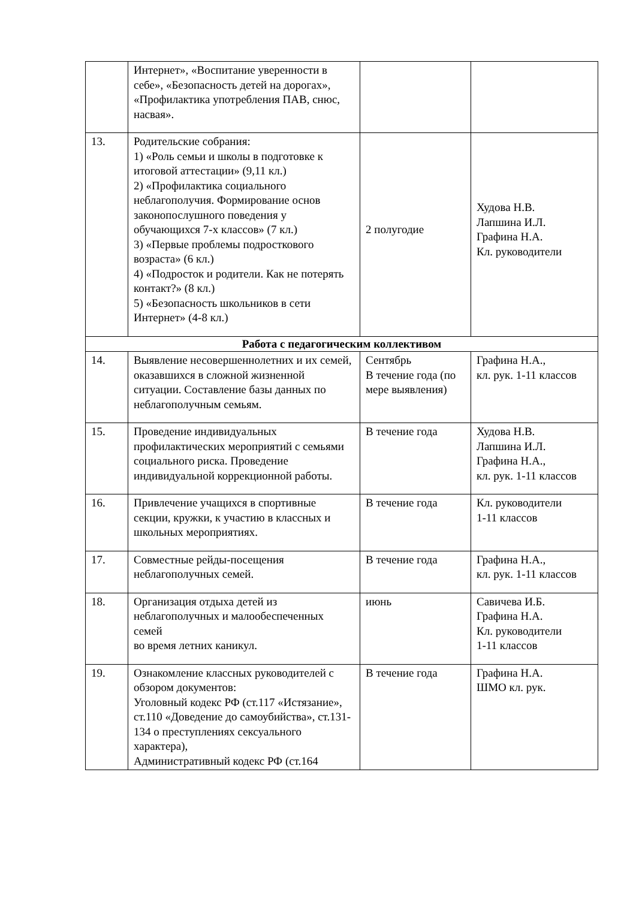| | Интернет», «Воспитание уверенности в себе», «Безопасность детей на дорогах», «Профилактика употребления ПАВ, снюс, насвая». | | |
| 13. | Родительские собрания: 1) «Роль семьи и школы в подготовке к итоговой аттестации» (9,11 кл.) 2) «Профилактика социального неблагополучия. Формирование основ законопослушного поведения у обучающихся 7-х классов» (7 кл.) 3) «Первые проблемы подросткового возраста» (6 кл.) 4) «Подросток и родители. Как не потерять контакт?» (8 кл.) 5) «Безопасность школьников в сети Интернет» (4-8 кл.) | 2 полугодие | Худова Н.В. Лапшина И.Л. Графина Н.А. Кл. руководители |
| Работа с педагогическим коллективом | | | |
| 14. | Выявление несовершеннолетних и их семей, оказавшихся в сложной жизненной ситуации. Составление базы данных по неблагополучным семьям. | Сентябрь В течение года (по мере выявления) | Графина Н.А., кл. рук. 1-11 классов |
| 15. | Проведение индивидуальных профилактических мероприятий с семьями социального риска. Проведение индивидуальной коррекционной работы. | В течение года | Худова Н.В. Лапшина И.Л. Графина Н.А., кл. рук. 1-11 классов |
| 16. | Привлечение учащихся в спортивные секции, кружки, к участию в классных и школьных мероприятиях. | В течение года | Кл. руководители 1-11 классов |
| 17. | Совместные рейды-посещения неблагополучных семей. | В течение года | Графина Н.А., кл. рук. 1-11 классов |
| 18. | Организация отдыха детей из неблагополучных и малообеспеченных семей во время летних каникул. | июнь | Савичева И.Б. Графина Н.А. Кл. руководители 1-11 классов |
| 19. | Ознакомление классных руководителей с обзором документов: Уголовный кодекс РФ (ст.117 «Истязание», ст.110 «Доведение до самоубийства», ст.131-134 о преступлениях сексуального характера), Административный кодекс РФ (ст.164 | В течение года | Графина Н.А. ШМО кл. рук. |